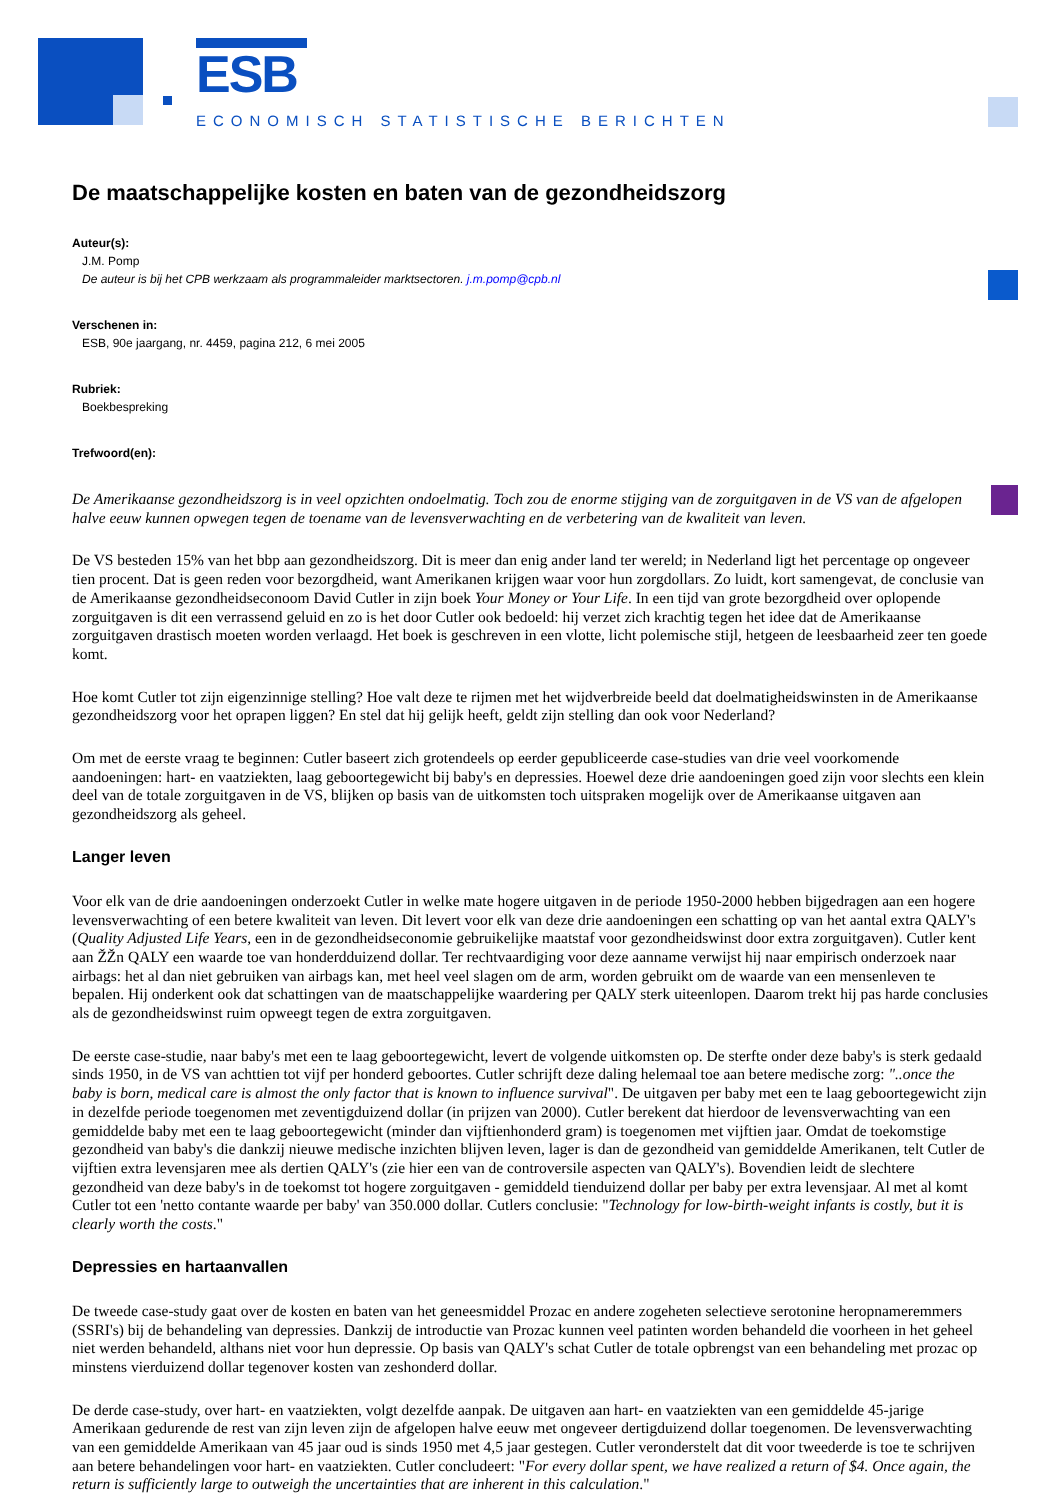ESB
ECONOMISCH STATISTISCHE BERICHTEN
De maatschappelijke kosten en baten van de gezondheidszorg
Auteur(s):
J.M. Pomp
De auteur is bij het CPB werkzaam als programmaleider marktsectoren. j.m.pomp@cpb.nl
Verschenen in:
ESB, 90e jaargang, nr. 4459, pagina 212, 6 mei 2005
Rubriek:
Boekbespreking
Trefwoord(en):
De Amerikaanse gezondheidszorg is in veel opzichten ondoelmatig. Toch zou de enorme stijging van de zorguitgaven in de VS van de afgelopen halve eeuw kunnen opwegen tegen de toename van de levensverwachting en de verbetering van de kwaliteit van leven.
De VS besteden 15% van het bbp aan gezondheidszorg. Dit is meer dan enig ander land ter wereld; in Nederland ligt het percentage op ongeveer tien procent. Dat is geen reden voor bezorgdheid, want Amerikanen krijgen waar voor hun zorgdollars. Zo luidt, kort samengevat, de conclusie van de Amerikaanse gezondheidseconoom David Cutler in zijn boek Your Money or Your Life. In een tijd van grote bezorgdheid over oplopende zorguitgaven is dit een verrassend geluid en zo is het door Cutler ook bedoeld: hij verzet zich krachtig tegen het idee dat de Amerikaanse zorguitgaven drastisch moeten worden verlaagd. Het boek is geschreven in een vlotte, licht polemische stijl, hetgeen de leesbaarheid zeer ten goede komt.
Hoe komt Cutler tot zijn eigenzinnige stelling? Hoe valt deze te rijmen met het wijdverbreide beeld dat doelmatigheidswinsten in de Amerikaanse gezondheidszorg voor het oprapen liggen? En stel dat hij gelijk heeft, geldt zijn stelling dan ook voor Nederland?
Om met de eerste vraag te beginnen: Cutler baseert zich grotendeels op eerder gepubliceerde case-studies van drie veel voorkomende aandoeningen: hart- en vaatziekten, laag geboortegewicht bij baby's en depressies. Hoewel deze drie aandoeningen goed zijn voor slechts een klein deel van de totale zorguitgaven in de VS, blijken op basis van de uitkomsten toch uitspraken mogelijk over de Amerikaanse uitgaven aan gezondheidszorg als geheel.
Langer leven
Voor elk van de drie aandoeningen onderzoekt Cutler in welke mate hogere uitgaven in de periode 1950-2000 hebben bijgedragen aan een hogere levensverwachting of een betere kwaliteit van leven. Dit levert voor elk van deze drie aandoeningen een schatting op van het aantal extra QALY's (Quality Adjusted Life Years, een in de gezondheidseconomie gebruikelijke maatstaf voor gezondheidswinst door extra zorguitgaven). Cutler kent aan ŽŽn QALY een waarde toe van honderdduizend dollar. Ter rechtvaardiging voor deze aanname verwijst hij naar empirisch onderzoek naar airbags: het al dan niet gebruiken van airbags kan, met heel veel slagen om de arm, worden gebruikt om de waarde van een mensenleven te bepalen. Hij onderkent ook dat schattingen van de maatschappelijke waardering per QALY sterk uiteenlopen. Daarom trekt hij pas harde conclusies als de gezondheidswinst ruim opweegt tegen de extra zorguitgaven.
De eerste case-studie, naar baby's met een te laag geboortegewicht, levert de volgende uitkomsten op. De sterfte onder deze baby's is sterk gedaald sinds 1950, in de VS van achttien tot vijf per honderd geboortes. Cutler schrijft deze daling helemaal toe aan betere medische zorg: "..once the baby is born, medical care is almost the only factor that is known to influence survival". De uitgaven per baby met een te laag geboortegewicht zijn in dezelfde periode toegenomen met zeventigduizend dollar (in prijzen van 2000). Cutler berekent dat hierdoor de levensverwachting van een gemiddelde baby met een te laag geboortegewicht (minder dan vijftienhonderd gram) is toegenomen met vijftien jaar. Omdat de toekomstige gezondheid van baby's die dankzij nieuwe medische inzichten blijven leven, lager is dan de gezondheid van gemiddelde Amerikanen, telt Cutler de vijftien extra levensjaren mee als dertien QALY's (zie hier een van de controversile aspecten van QALY's). Bovendien leidt de slechtere gezondheid van deze baby's in de toekomst tot hogere zorguitgaven - gemiddeld tienduizend dollar per baby per extra levensjaar. Al met al komt Cutler tot een 'netto contante waarde per baby' van 350.000 dollar. Cutlers conclusie: "Technology for low-birth-weight infants is costly, but it is clearly worth the costs."
Depressies en hartaanvallen
De tweede case-study gaat over de kosten en baten van het geneesmiddel Prozac en andere zogeheten selectieve serotonine heropnameremmers (SSRI's) bij de behandeling van depressies. Dankzij de introductie van Prozac kunnen veel patinten worden behandeld die voorheen in het geheel niet werden behandeld, althans niet voor hun depressie. Op basis van QALY's schat Cutler de totale opbrengst van een behandeling met prozac op minstens vierduizend dollar tegenover kosten van zeshonderd dollar.
De derde case-study, over hart- en vaatziekten, volgt dezelfde aanpak. De uitgaven aan hart- en vaatziekten van een gemiddelde 45-jarige Amerikaan gedurende de rest van zijn leven zijn de afgelopen halve eeuw met ongeveer dertigduizend dollar toegenomen. De levensverwachting van een gemiddelde Amerikaan van 45 jaar oud is sinds 1950 met 4,5 jaar gestegen. Cutler veronderstelt dat dit voor tweederde is toe te schrijven aan betere behandelingen voor hart- en vaatziekten. Cutler concludeert: "For every dollar spent, we have realized a return of $4. Once again, the return is sufficiently large to outweigh the uncertainties that are inherent in this calculation."